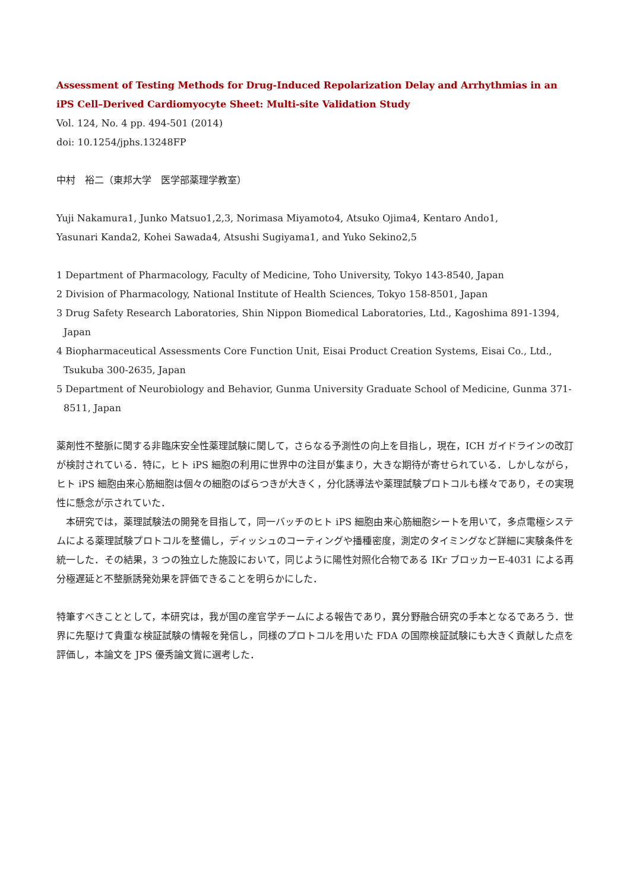Assessment of Testing Methods for Drug-Induced Repolarization Delay and Arrhythmias in an iPS Cell–Derived Cardiomyocyte Sheet: Multi-site Validation Study
Vol. 124, No. 4 pp. 494-501 (2014)
doi: 10.1254/jphs.13248FP
中村　裕二（東邦大学　医学部薬理学教室）
Yuji Nakamura1, Junko Matsuo1,2,3, Norimasa Miyamoto4, Atsuko Ojima4, Kentaro Ando1,
Yasunari Kanda2, Kohei Sawada4, Atsushi Sugiyama1, and Yuko Sekino2,5
1 Department of Pharmacology, Faculty of Medicine, Toho University, Tokyo 143-8540, Japan
2 Division of Pharmacology, National Institute of Health Sciences, Tokyo 158-8501, Japan
3 Drug Safety Research Laboratories, Shin Nippon Biomedical Laboratories, Ltd., Kagoshima 891-1394, Japan
4 Biopharmaceutical Assessments Core Function Unit, Eisai Product Creation Systems, Eisai Co., Ltd., Tsukuba 300-2635, Japan
5 Department of Neurobiology and Behavior, Gunma University Graduate School of Medicine, Gunma 371-8511, Japan
薬剤性不整脈に関する非臨床安全性薬理試験に関して，さらなる予測性の向上を目指し，現在，ICH ガイドラインの改訂が検討されている．特に，ヒト iPS 細胞の利用に世界中の注目が集まり，大きな期待が寄せられている．しかしながら，ヒト iPS 細胞由来心筋細胞は個々の細胞のばらつきが大きく，分化誘導法や薬理試験プロトコルも様々であり，その実現性に懸念が示されていた．
　本研究では，薬理試験法の開発を目指して，同一バッチのヒト iPS 細胞由来心筋細胞シートを用いて，多点電極システムによる薬理試験プロトコルを整備し，ディッシュのコーティングや播種密度，測定のタイミングなど詳細に実験条件を統一した．その結果，3 つの独立した施設において，同じように陽性対照化合物である IKr ブロッカーE-4031 による再分極遅延と不整脈誘発効果を評価できることを明らかにした．
特筆すべきこととして，本研究は，我が国の産官学チームによる報告であり，異分野融合研究の手本となるであろう．世界に先駆けて貴重な検証試験の情報を発信し，同様のプロトコルを用いた FDA の国際検証試験にも大きく貢献した点を評価し，本論文を JPS 優秀論文賞に選考した．